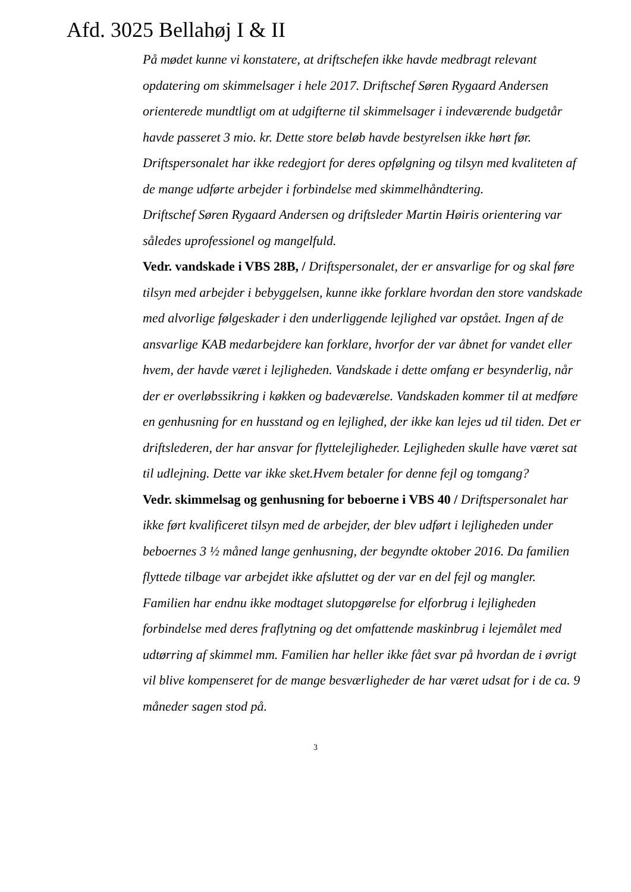Afd. 3025 Bellahøj I & II
På mødet kunne vi konstatere, at driftschefen ikke havde medbragt rele­vant opdatering om skimmelsager i hele 2017. Driftschef Søren Rygaard Andersen orienterede mundtligt om at udgifterne til skimmelsager i inde­værende budgetår havde passeret 3 mio. kr. Dette store beløb havde be­styrelsen ikke hørt før.
Driftspersonalet har ikke redegjort for deres opfølgning og tilsyn med kvaliteten af de mange udførte arbejder i forbindelse med skimmelhånd­tering.
Driftschef Søren Rygaard Andersen og driftsleder Martin Høiris oriente­ring var således uprofessionel og mangelfuld.
Vedr. vandskade i VBS 28B, / Driftspersonalet, der er ansvarlige for og skal føre tilsyn med arbejder i bebyggelsen, kunne ikke forklare hvor­dan den store vandskade med alvorlige følgeskader i den underliggende lejlighed var opstået. Ingen af de ansvarlige KAB medarbejdere kan forklare, hvorfor der var åbnet for vandet eller hvem, der havde været i lejligheden. Vandskade i dette omfang er besynderlig, når der er over­løbssikring i køkken og badeværelse. Vandskaden kommer til at medføre en genhusning for en husstand og en lejlighed, der ikke kan lejes ud til tiden. Det er driftslederen, der har ansvar for flyttelejligheder. Lejlighe­den skulle have været sat til udlejning. Dette var ikke sket.Hvem betaler for denne fejl og tomgang?
Vedr. skimmelsag og genhusning for beboerne i VBS 40 / Driftsper­sonalet har ikke ført kvalificeret tilsyn med de arbejder, der blev udført i lejligheden under beboernes 3 ½ måned lange genhusning, der begyndte oktober 2016. Da familien flyttede tilbage var arbejdet ikke afsluttet og der var en del fejl og mangler. Familien har endnu ikke modtaget slut­opgørelse for elforbrug i lejligheden forbindelse med deres fraflytning og det omfattende maskinbrug i lejemålet med udtørring af skimmel mm. Familien har heller ikke fået svar på hvordan de i øvrigt vil blive kom­penseret for de mange besværligheder de har været udsat for i de ca. 9 måneder sagen stod på.
3